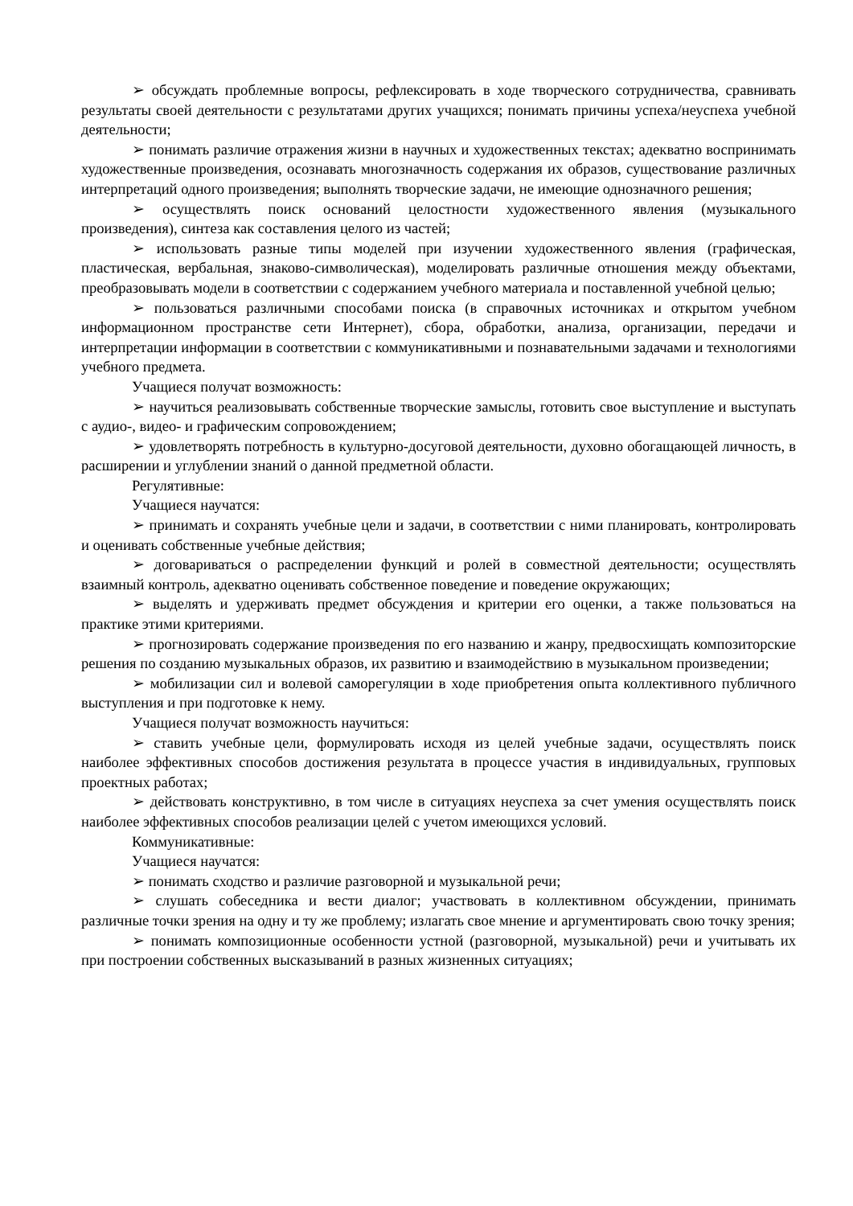➢ обсуждать проблемные вопросы, рефлексировать в ходе творческого сотрудничества, сравнивать результаты своей деятельности с результатами других учащихся; понимать причины успеха/неуспеха учебной деятельности;
➢ понимать различие отражения жизни в научных и художественных текстах; адекватно воспринимать художественные произведения, осознавать многозначность содержания их образов, существование различных интерпретаций одного произведения; выполнять творческие задачи, не имеющие однозначного решения;
➢ осуществлять поиск оснований целостности художественного явления (музыкального произведения), синтеза как составления целого из частей;
➢ использовать разные типы моделей при изучении художественного явления (графическая, пластическая, вербальная, знаково-символическая), моделировать различные отношения между объектами, преобразовывать модели в соответствии с содержанием учебного материала и поставленной учебной целью;
➢ пользоваться различными способами поиска (в справочных источниках и открытом учебном информационном пространстве сети Интернет), сбора, обработки, анализа, организации, передачи и интерпретации информации в соответствии с коммуникативными и познавательными задачами и технологиями учебного предмета.
Учащиеся получат возможность:
➢ научиться реализовывать собственные творческие замыслы, готовить свое выступление и выступать с аудио-, видео- и графическим сопровождением;
➢ удовлетворять потребность в культурно-досуговой деятельности, духовно обогащающей личность, в расширении и углублении знаний о данной предметной области.
Регулятивные:
Учащиеся научатся:
➢ принимать и сохранять учебные цели и задачи, в соответствии с ними планировать, контролировать и оценивать собственные учебные действия;
➢ договариваться о распределении функций и ролей в совместной деятельности; осуществлять взаимный контроль, адекватно оценивать собственное поведение и поведение окружающих;
➢ выделять и удерживать предмет обсуждения и критерии его оценки, а также пользоваться на практике этими критериями.
➢ прогнозировать содержание произведения по его названию и жанру, предвосхищать композиторские решения по созданию музыкальных образов, их развитию и взаимодействию в музыкальном произведении;
➢ мобилизации сил и волевой саморегуляции в ходе приобретения опыта коллективного публичного выступления и при подготовке к нему.
Учащиеся получат возможность научиться:
➢ ставить учебные цели, формулировать исходя из целей учебные задачи, осуществлять поиск наиболее эффективных способов достижения результата в процессе участия в индивидуальных, групповых проектных работах;
➢ действовать конструктивно, в том числе в ситуациях неуспеха за счет умения осуществлять поиск наиболее эффективных способов реализации целей с учетом имеющихся условий.
Коммуникативные:
Учащиеся научатся:
➢ понимать сходство и различие разговорной и музыкальной речи;
➢ слушать собеседника и вести диалог; участвовать в коллективном обсуждении, принимать различные точки зрения на одну и ту же проблему; излагать свое мнение и аргументировать свою точку зрения;
➢ понимать композиционные особенности устной (разговорной, музыкальной) речи и учитывать их при построении собственных высказываний в разных жизненных ситуациях;